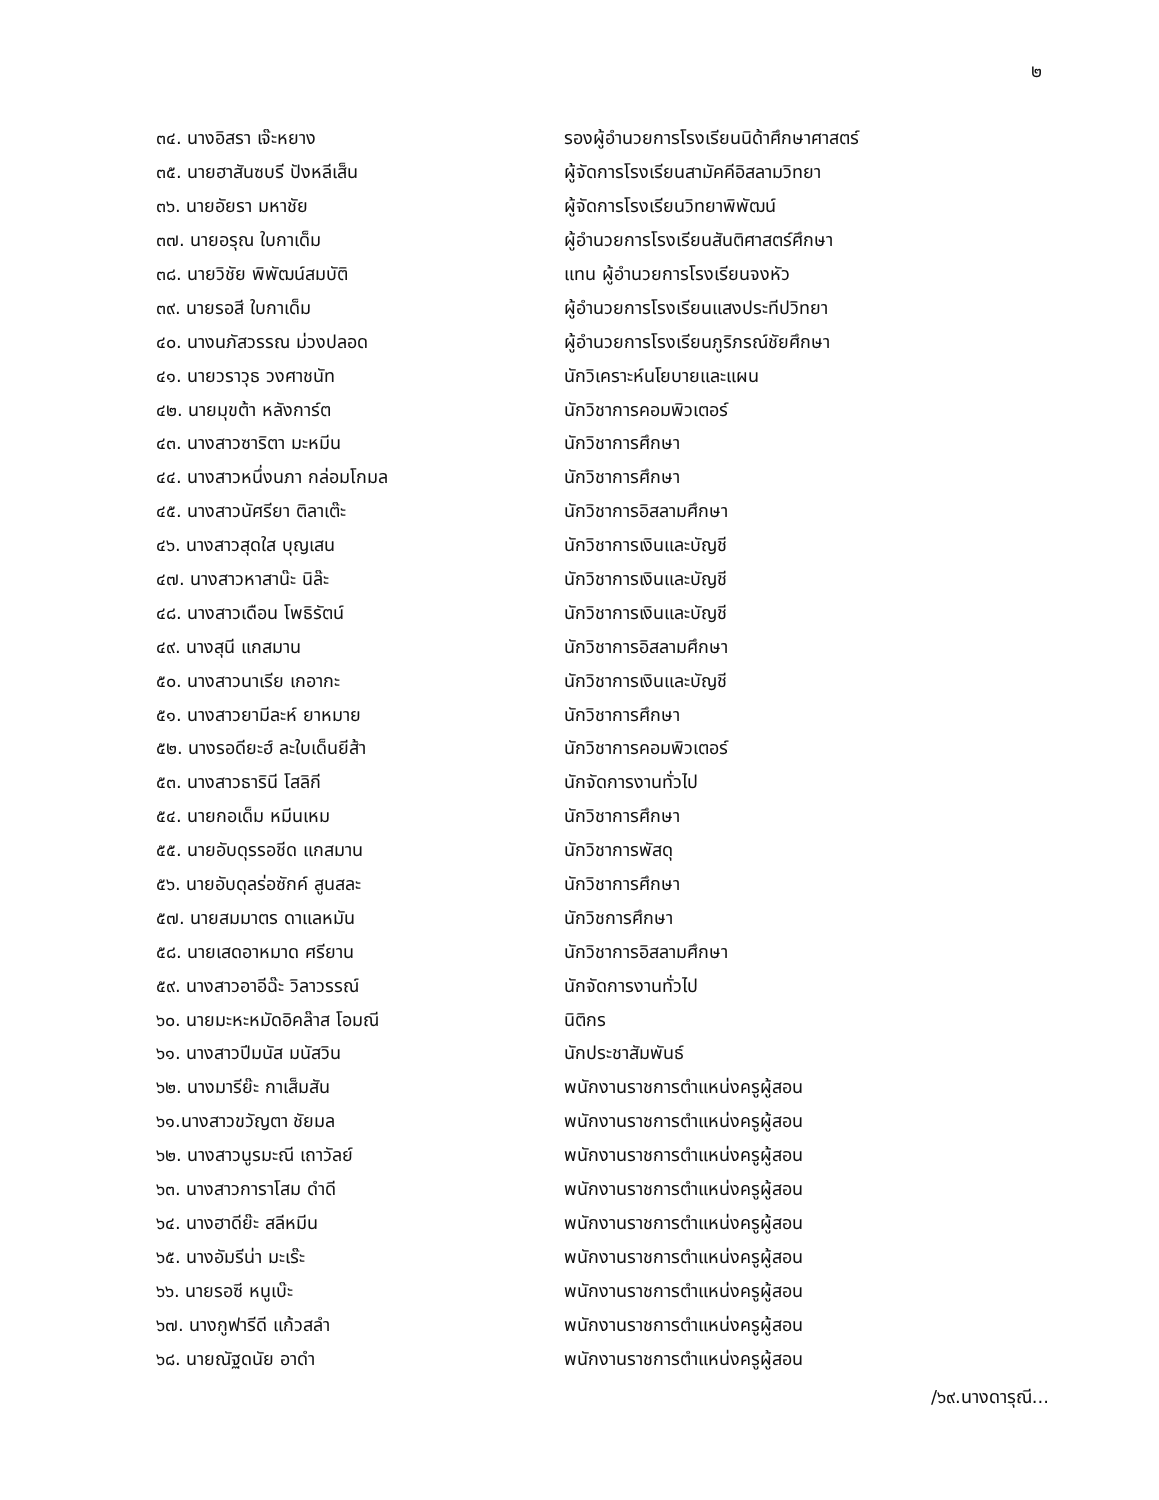๒
| ๓๔. นางอิสรา เจ๊ะหยาง | รองผู้อำนวยการโรงเรียนนิด้าศึกษาศาสตร์ |
| ๓๕. นายฮาสันซบรี ปังหลีเส็น | ผู้จัดการโรงเรียนสามัคคีอิสลามวิทยา |
| ๓๖. นายอัยรา มหาชัย | ผู้จัดการโรงเรียนวิทยาพิพัฒน์ |
| ๓๗. นายอรุณ ใบกาเด็ม | ผู้อำนวยการโรงเรียนสันติศาสตร์ศึกษา |
| ๓๘. นายวิชัย พิพัฒน์สมบัติ | แทน ผู้อำนวยการโรงเรียนจงหัว |
| ๓๙. นายรอสี ใบกาเด็ม | ผู้อำนวยการโรงเรียนแสงประทีปวิทยา |
| ๔๐. นางนภัสวรรณ ม่วงปลอด | ผู้อำนวยการโรงเรียนภูริภรณ์ชัยศึกษา |
| ๔๑. นายวราวุธ วงศาชนัท | นักวิเคราะห์นโยบายและแผน |
| ๔๒. นายมุขต้า หลังการ์ต | นักวิชาการคอมพิวเตอร์ |
| ๔๓. นางสาวซาริตา มะหมีน | นักวิชาการศึกษา |
| ๔๔. นางสาวหนึ่งนภา กล่อมโกมล | นักวิชาการศึกษา |
| ๔๕. นางสาวนัศรียา ติลาเต๊ะ | นักวิชาการอิสลามศึกษา |
| ๔๖. นางสาวสุดใส บุญเสน | นักวิชาการเงินและบัญชี |
| ๔๗. นางสาวหาสาน๊ะ นิล๊ะ | นักวิชาการเงินและบัญชี |
| ๔๘. นางสาวเดือน โพธิรัตน์ | นักวิชาการเงินและบัญชี |
| ๔๙. นางสุนี แกสมาน | นักวิชาการอิสลามศึกษา |
| ๕๐. นางสาวนาเรีย เกอากะ | นักวิชาการเงินและบัญชี |
| ๕๑. นางสาวยามีละห์ ยาหมาย | นักวิชาการศึกษา |
| ๕๒. นางรอดียะฮ์ ละใบเด็นยีส้า | นักวิชาการคอมพิวเตอร์ |
| ๕๓. นางสาวธารินี โสลิกี | นักจัดการงานทั่วไป |
| ๕๔. นายกอเด็ม หมีนเหม | นักวิชาการศึกษา |
| ๕๕. นายอับดุรรอชีด แกสมาน | นักวิชาการพัสดุ |
| ๕๖. นายอับดุลร่อซักค์ สูนสละ | นักวิชาการศึกษา |
| ๕๗. นายสมมาตร ดาแลหมัน | นักวิชการศึกษา |
| ๕๘. นายเสดอาหมาด ศรียาน | นักวิชาการอิสลามศึกษา |
| ๕๙. นางสาวอาอีฉ๊ะ วิลาวรรณ์ | นักจัดการงานทั่วไป |
| ๖๐. นายมะหะหมัดอิคล๊าส โอมณี | นิติกร |
| ๖๑. นางสาวปีมนัส มนัสวิน | นักประชาสัมพันธ์ |
| ๖๒. นางมารีย๊ะ กาเส็มสัน | พนักงานราชการตำแหน่งครูผู้สอน |
| ๖๑.นางสาวขวัญตา ชัยมล | พนักงานราชการตำแหน่งครูผู้สอน |
| ๖๒. นางสาวนูรมะณี เถาวัลย์ | พนักงานราชการตำแหน่งครูผู้สอน |
| ๖๓. นางสาวการาโสม ดำดี | พนักงานราชการตำแหน่งครูผู้สอน |
| ๖๔. นางฮาดีย๊ะ สลีหมีน | พนักงานราชการตำแหน่งครูผู้สอน |
| ๖๕. นางอัมรีน่า มะเร๊ะ | พนักงานราชการตำแหน่งครูผู้สอน |
| ๖๖. นายรอซี หนูเบ๊ะ | พนักงานราชการตำแหน่งครูผู้สอน |
| ๖๗. นางกูฟารีดี แก้วสลำ | พนักงานราชการตำแหน่งครูผู้สอน |
| ๖๘. นายณัฐดนัย อาดำ | พนักงานราชการตำแหน่งครูผู้สอน |
/๖๙.นางดารุณี...